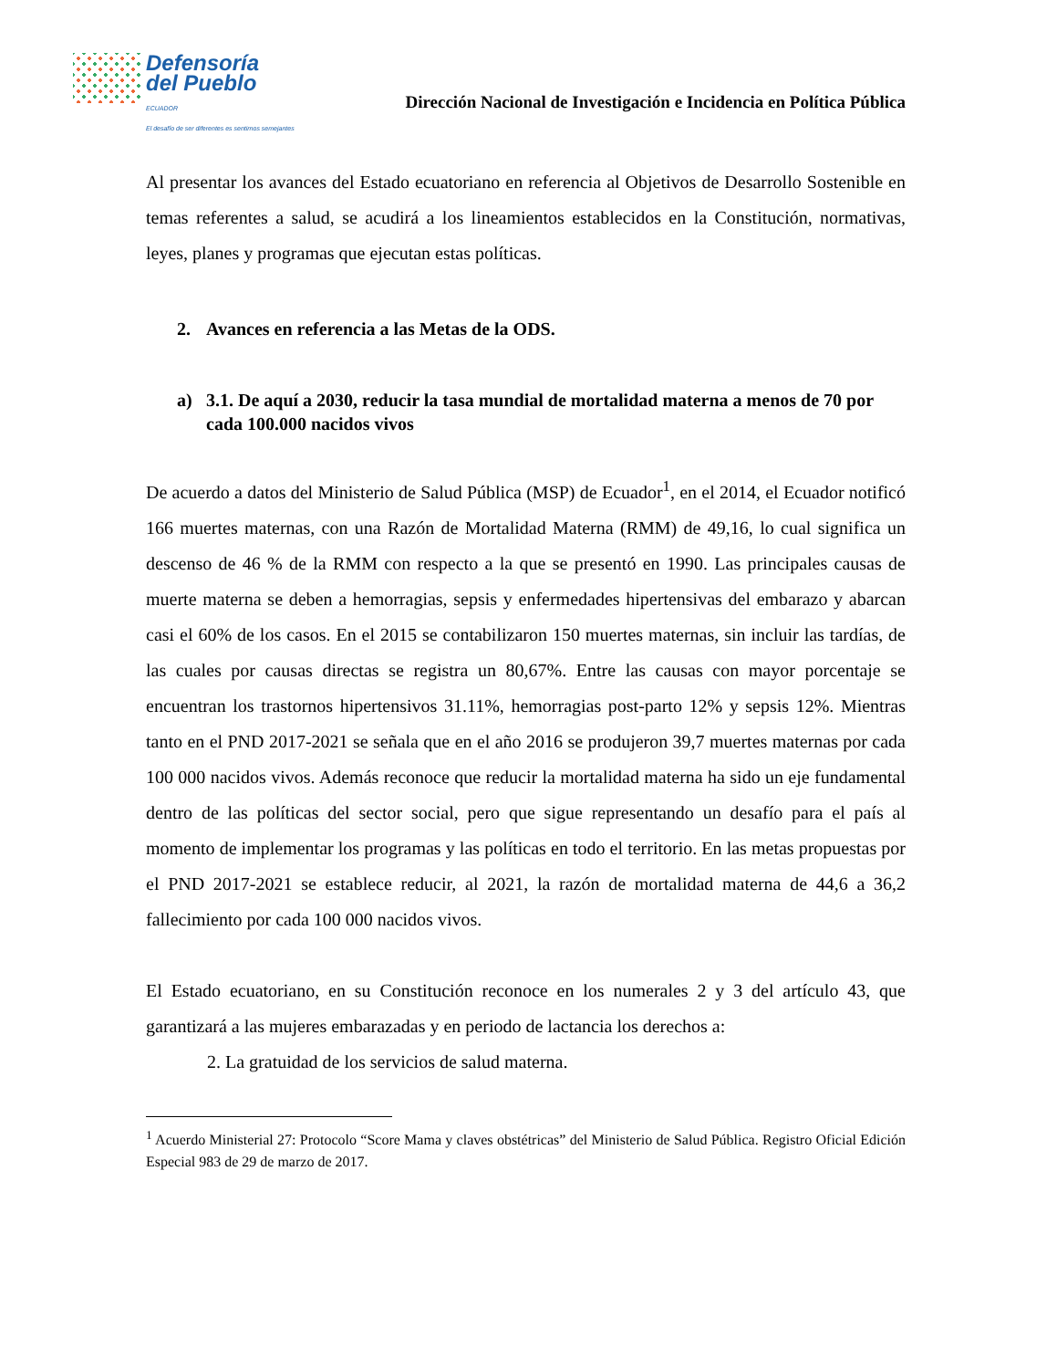Defensoría
del Pueblo
ECUADOR
El desafío de ser diferentes es sentirnos semejantes
Dirección Nacional de Investigación e Incidencia en Política Pública
Al presentar los avances del Estado ecuatoriano en referencia al Objetivos de Desarrollo Sostenible en temas referentes a salud, se acudirá a los lineamientos establecidos en la Constitución, normativas, leyes, planes y programas que ejecutan estas políticas.
2. Avances en referencia a las Metas de la ODS.
a) 3.1. De aquí a 2030, reducir la tasa mundial de mortalidad materna a menos de 70 por cada 100.000 nacidos vivos
De acuerdo a datos del Ministerio de Salud Pública (MSP) de Ecuador<sup>1</sup>, en el 2014, el Ecuador notificó 166 muertes maternas, con una Razón de Mortalidad Materna (RMM) de 49,16, lo cual significa un descenso de 46 % de la RMM con respecto a la que se presentó en 1990. Las principales causas de muerte materna se deben a hemorragias, sepsis y enfermedades hipertensivas del embarazo y abarcan casi el 60% de los casos. En el 2015 se contabilizaron 150 muertes maternas, sin incluir las tardías, de las cuales por causas directas se registra un 80,67%. Entre las causas con mayor porcentaje se encuentran los trastornos hipertensivos 31.11%, hemorragias post-parto 12% y sepsis 12%. Mientras tanto en el PND 2017-2021 se señala que en el año 2016 se produjeron 39,7 muertes maternas por cada 100 000 nacidos vivos. Además reconoce que reducir la mortalidad materna ha sido un eje fundamental dentro de las políticas del sector social, pero que sigue representando un desafío para el país al momento de implementar los programas y las políticas en todo el territorio. En las metas propuestas por el PND 2017-2021 se establece reducir, al 2021, la razón de mortalidad materna de 44,6 a 36,2 fallecimiento por cada 100 000 nacidos vivos.
El Estado ecuatoriano, en su Constitución reconoce en los numerales 2 y 3 del artículo 43, que garantizará a las mujeres embarazadas y en periodo de lactancia los derechos a:
2. La gratuidad de los servicios de salud materna.
<sup>1</sup> Acuerdo Ministerial 27: Protocolo “Score Mama y claves obstétricas” del Ministerio de Salud Pública. Registro Oficial Edición Especial 983 de 29 de marzo de 2017.